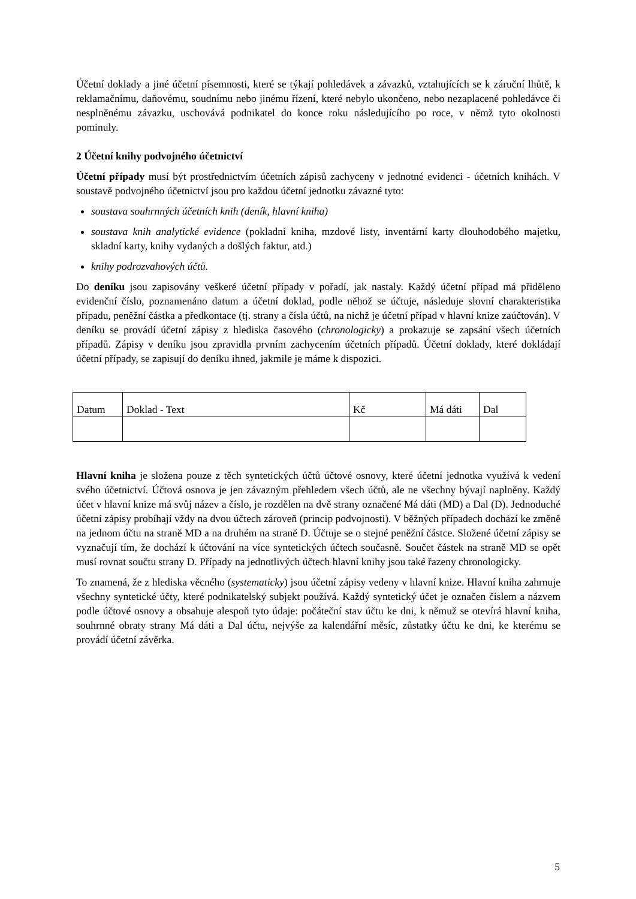Účetní doklady a jiné účetní písemnosti, které se týkají pohledávek a závazků, vztahujících se k záruční lhůtě, k reklamačnímu, daňovému, soudnímu nebo jinému řízení, které nebylo ukončeno, nebo nezaplacené pohledávce či nesplněnému závazku, uschovává podnikatel do konce roku následujícího po roce, v němž tyto okolnosti pominuly.
2 Účetní knihy podvojného účetnictví
Účetní případy musí být prostřednictvím účetních zápisů zachyceny v jednotné evidenci - účetních knihách. V soustavě podvojného účetnictví jsou pro každou účetní jednotku závazné tyto:
soustava souhrnných účetních knih (deník, hlavní kniha)
soustava knih analytické evidence (pokladní kniha, mzdové listy, inventární karty dlouhodobého majetku, skladní karty, knihy vydaných a došlých faktur, atd.)
knihy podrozvahových účtů.
Do deníku jsou zapisovány veškeré účetní případy v pořadí, jak nastaly. Každý účetní případ má přiděleno evidenční číslo, poznamenáno datum a účetní doklad, podle něhož se účtuje, následuje slovní charakteristika případu, peněžní částka a předkontace (tj. strany a čísla účtů, na nichž je účetní případ v hlavní knize zaúčtován). V deníku se provádí účetní zápisy z hlediska časového (chronologicky) a prokazuje se zapsání všech účetních případů. Zápisy v deníku jsou zpravidla prvním zachycením účetních případů. Účetní doklady, které dokládají účetní případy, se zapisují do deníku ihned, jakmile je máme k dispozici.
| Datum | Doklad - Text | Kč | Má dáti | Dal |
Hlavní kniha je složena pouze z těch syntetických účtů účtové osnovy, které účetní jednotka využívá k vedení svého účetnictví. Účtová osnova je jen závazným přehledem všech účtů, ale ne všechny bývají naplněny. Každý účet v hlavní knize má svůj název a číslo, je rozdělen na dvě strany označené Má dáti (MD) a Dal (D). Jednoduché účetní zápisy probíhají vždy na dvou účtech zároveň (princip podvojnosti). V běžných případech dochází ke změně na jednom účtu na straně MD a na druhém na straně D. Účtuje se o stejné peněžní částce. Složené účetní zápisy se vyznačují tím, že dochází k účtování na více syntetických účtech současně. Součet částek na straně MD se opět musí rovnat součtu strany D. Případy na jednotlivých účtech hlavní knihy jsou také řazeny chronologicky.
To znamená, že z hlediska věcného (systematicky) jsou účetní zápisy vedeny v hlavní knize. Hlavní kniha zahrnuje všechny syntetické účty, které podnikatelský subjekt používá. Každý syntetický účet je označen číslem a názvem podle účtové osnovy a obsahuje alespoň tyto údaje: počáteční stav účtu ke dni, k němuž se otevírá hlavní kniha, souhrnné obraty strany Má dáti a Dal účtu, nejvýše za kalendářní měsíc, zůstatky účtu ke dni, ke kterému se provádí účetní závěrka.
5